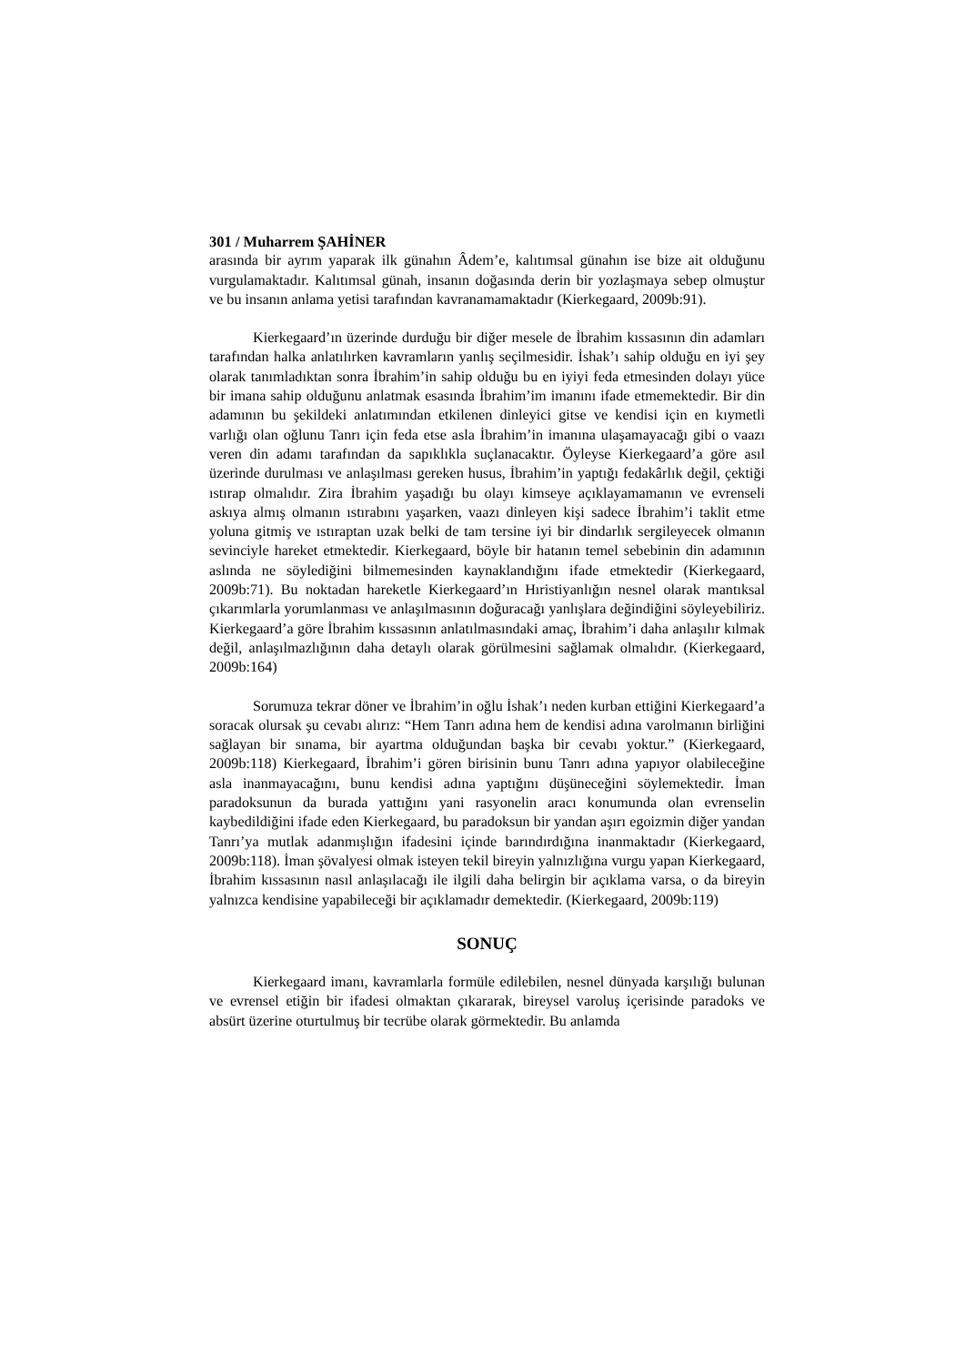301 / Muharrem ŞAHİNER
arasında bir ayrım yaparak ilk günahın Âdem’e, kalıtımsal günahın ise bize ait olduğunu vurgulamaktadır. Kalıtımsal günah, insanın doğasında derin bir yozlaşmaya sebep olmuştur ve bu insanın anlama yetisi tarafından kavranamamaktadır (Kierkegaard, 2009b:91).
Kierkegaard’ın üzerinde durduğu bir diğer mesele de İbrahim kıssasının din adamları tarafından halka anlatılırken kavramların yanlış seçilmesidir. İshak’ı sahip olduğu en iyi şey olarak tanımladıktan sonra İbrahim’in sahip olduğu bu en iyiyi feda etmesinden dolayı yüce bir imana sahip olduğunu anlatmak esasında İbrahim’im imanını ifade etmemektedir. Bir din adamının bu şekildeki anlatımından etkilenen dinleyici gitse ve kendisi için en kıymetli varlığı olan oğlunu Tanrı için feda etse asla İbrahim’in imanına ulaşamayacağı gibi o vaazı veren din adamı tarafından da sapıklıkla suçlanacaktır. Öyleyse Kierkegaard’a göre asıl üzerinde durulması ve anlaşılması gereken husus, İbrahim’in yaptığı fedakârlık değil, çektiği ıstırap olmalıdır. Zira İbrahim yaşadığı bu olayı kimseye açıklayamamanın ve evrenseli askıya almış olmanın ıstırabını yaşarken, vaazı dinleyen kişi sadece İbrahim’i taklit etme yoluna gitmiş ve ıstıraptan uzak belki de tam tersine iyi bir dindarlık sergileyecek olmanın sevinciyle hareket etmektedir. Kierkegaard, böyle bir hatanın temel sebebinin din adamının aslında ne söylediğini bilmemesinden kaynaklandığını ifade etmektedir (Kierkegaard, 2009b:71). Bu noktadan hareketle Kierkegaard’ın Hıristiyanlığın nesnel olarak mantıksal çıkarımlarla yorumlanması ve anlaşılmasının doğuracağı yanlışlara değindiğini söyleyebiliriz. Kierkegaard’a göre İbrahim kıssasının anlatılmasındaki amaç, İbrahim’i daha anlaşılır kılmak değil, anlaşılmazlığının daha detaylı olarak görülmesini sağlamak olmalıdır. (Kierkegaard, 2009b:164)
Sorumuza tekrar döner ve İbrahim’in oğlu İshak’ı neden kurban ettiğini Kierkegaard’a soracak olursak şu cevabı alırız: “Hem Tanrı adına hem de kendisi adına varolmanın birliğini sağlayan bir sınama, bir ayartma olduğundan başka bir cevabı yoktur.” (Kierkegaard, 2009b:118) Kierkegaard, İbrahim’i gören birisinin bunu Tanrı adına yapıyor olabileceğine asla inanmayacağını, bunu kendisi adına yaptığını düşüneceğini söylemektedir. İman paradoksunun da burada yattığını yani rasyonelin aracı konumunda olan evrenselin kaybedildiğini ifade eden Kierkegaard, bu paradoksun bir yandan aşırı egoizmin diğer yandan Tanrı’ya mutlak adanmışlığın ifadesini içinde barındırdığına inanmaktadır (Kierkegaard, 2009b:118). İman şövalyesi olmak isteyen tekil bireyin yalnızlığına vurgu yapan Kierkegaard, İbrahim kıssasının nasıl anlaşılacağı ile ilgili daha belirgin bir açıklama varsa, o da bireyin yalnızca kendisine yapabileceği bir açıklamadır demektedir. (Kierkegaard, 2009b:119)
SONUÇ
Kierkegaard imanı, kavramlarla formüle edilebilen, nesnel dünyada karşılığı bulunan ve evrensel etiğin bir ifadesi olmaktan çıkararak, bireysel varoluş içerisinde paradoks ve absürt üzerine oturtulmuş bir tecrübe olarak görmektedir. Bu anlamda